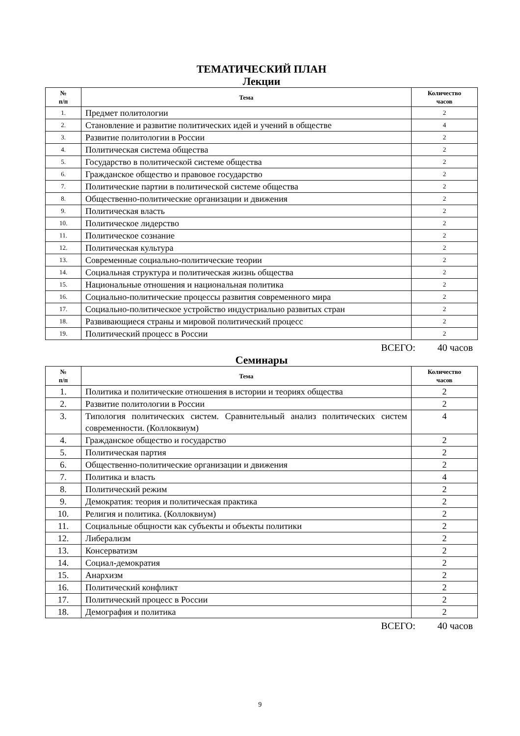ТЕМАТИЧЕСКИЙ ПЛАН
Лекции
| № п/п | Тема | Количество часов |
| --- | --- | --- |
| 1. | Предмет политологии | 2 |
| 2. | Становление и развитие политических идей и учений в обществе | 4 |
| 3. | Развитие политологии в России | 2 |
| 4. | Политическая система общества | 2 |
| 5. | Государство в политической системе общества | 2 |
| 6. | Гражданское общество и правовое государство | 2 |
| 7. | Политические партии в политической системе общества | 2 |
| 8. | Общественно-политические организации и движения | 2 |
| 9. | Политическая власть | 2 |
| 10. | Политическое лидерство | 2 |
| 11. | Политическое сознание | 2 |
| 12. | Политическая культура | 2 |
| 13. | Современные социально-политические теории | 2 |
| 14. | Социальная структура и политическая жизнь общества | 2 |
| 15. | Национальные отношения и национальная политика | 2 |
| 16. | Социально-политические процессы развития современного мира | 2 |
| 17. | Социально-политическое устройство индустриально развитых стран | 2 |
| 18. | Развивающиеся страны и мировой политический процесс | 2 |
| 19. | Политический процесс в России | 2 |
ВСЕГО: 40 часов
Семинары
| № п/п | Тема | Количество часов |
| --- | --- | --- |
| 1. | Политика и политические отношения в истории и теориях общества | 2 |
| 2. | Развитие политологии в России | 2 |
| 3. | Типология политических систем. Сравнительный анализ политических систем современности. (Коллоквиум) | 4 |
| 4. | Гражданское общество и государство | 2 |
| 5. | Политическая партия | 2 |
| 6. | Общественно-политические организации и движения | 2 |
| 7. | Политика и власть | 4 |
| 8. | Политический режим | 2 |
| 9. | Демократия: теория и политическая практика | 2 |
| 10. | Религия и политика. (Коллоквиум) | 2 |
| 11. | Социальные общности как субъекты и объекты политики | 2 |
| 12. | Либерализм | 2 |
| 13. | Консерватизм | 2 |
| 14. | Социал-демократия | 2 |
| 15. | Анархизм | 2 |
| 16. | Политический конфликт | 2 |
| 17. | Политический процесс в России | 2 |
| 18. | Демография и политика | 2 |
ВСЕГО: 40 часов
9